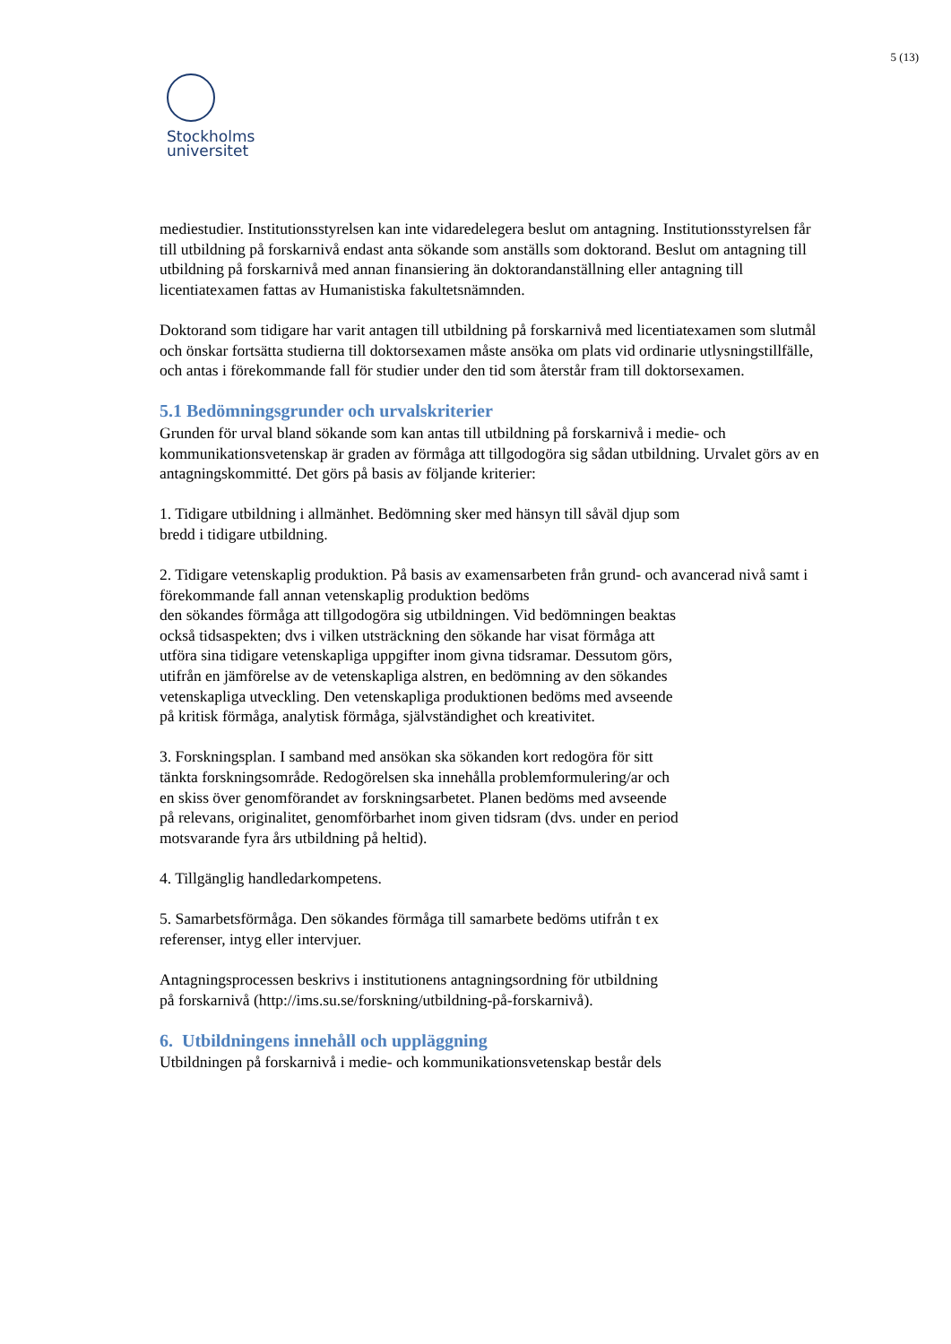5 (13)
Stockholms
universitet
mediestudier. Institutionsstyrelsen kan inte vidaredelegera beslut om antagning. Institutionsstyrelsen får till utbildning på forskarnivå endast anta sökande som anställs som doktorand. Beslut om antagning till utbildning på forskarnivå med annan finansiering än doktorandanställning eller antagning till licentiatexamen fattas av Humanistiska fakultetsnämnden.
Doktorand som tidigare har varit antagen till utbildning på forskarnivå med licentiatexamen som slutmål och önskar fortsätta studierna till doktorsexamen måste ansöka om plats vid ordinarie utlysningstillfälle, och antas i förekommande fall för studier under den tid som återstår fram till doktorsexamen.
5.1 Bedömningsgrunder och urvalskriterier
Grunden för urval bland sökande som kan antas till utbildning på forskarnivå i medie- och kommunikationsvetenskap är graden av förmåga att tillgodogöra sig sådan utbildning. Urvalet görs av en antagningskommitté. Det görs på basis av följande kriterier:
1. Tidigare utbildning i allmänhet. Bedömning sker med hänsyn till såväl djup som
bredd i tidigare utbildning.
2. Tidigare vetenskaplig produktion. På basis av examensarbeten från grund- och avancerad nivå samt i förekommande fall annan vetenskaplig produktion bedöms
den sökandes förmåga att tillgodogöra sig utbildningen. Vid bedömningen beaktas
också tidsaspekten; dvs i vilken utsträckning den sökande har visat förmåga att
utföra sina tidigare vetenskapliga uppgifter inom givna tidsramar. Dessutom görs,
utifrån en jämförelse av de vetenskapliga alstren, en bedömning av den sökandes
vetenskapliga utveckling. Den vetenskapliga produktionen bedöms med avseende
på kritisk förmåga, analytisk förmåga, självständighet och kreativitet.
3. Forskningsplan. I samband med ansökan ska sökanden kort redogöra för sitt
tänkta forskningsområde. Redogörelsen ska innehålla problemformulering/ar och
en skiss över genomförandet av forskningsarbetet. Planen bedöms med avseende
på relevans, originalitet, genomförbarhet inom given tidsram (dvs. under en period
motsvarande fyra års utbildning på heltid).
4. Tillgänglig handledarkompetens.
5. Samarbetsförmåga. Den sökandes förmåga till samarbete bedöms utifrån t ex
referenser, intyg eller intervjuer.
Antagningsprocessen beskrivs i institutionens antagningsordning för utbildning
på forskarnivå (http://ims.su.se/forskning/utbildning-på-forskarnivå).
6. Utbildningens innehåll och uppläggning
Utbildningen på forskarnivå i medie- och kommunikationsvetenskap består dels